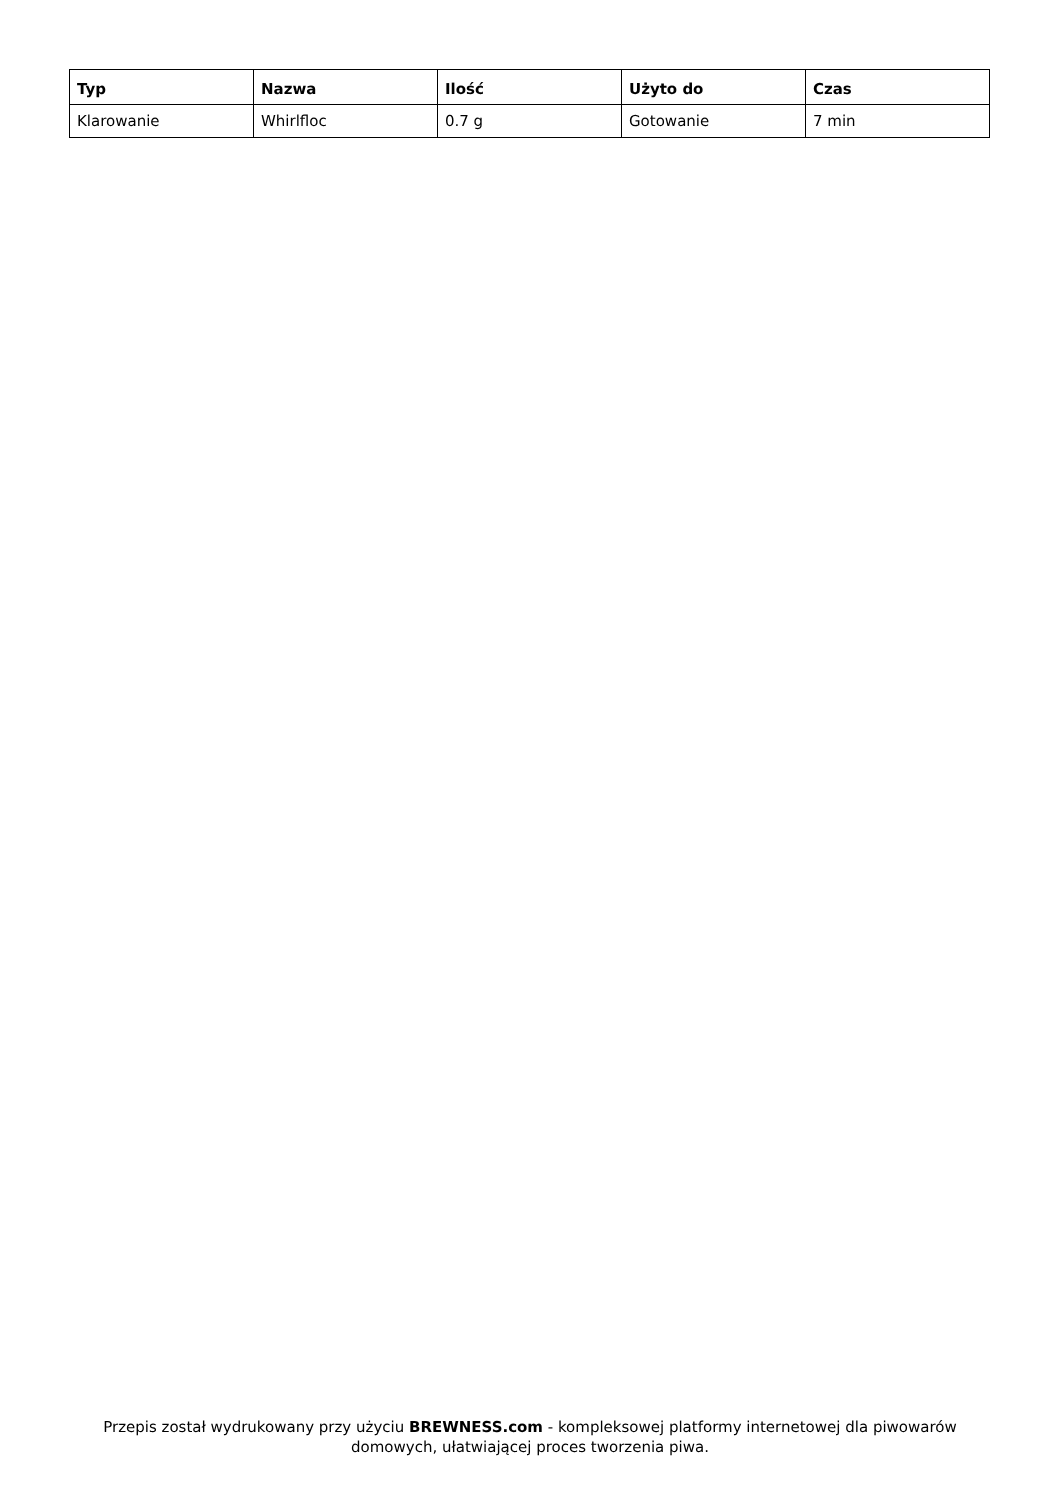| Typ | Nazwa | Ilość | Użyto do | Czas |
| --- | --- | --- | --- | --- |
| Klarowanie | Whirlfloc | 0.7 g | Gotowanie | 7 min |
Przepis został wydrukowany przy użyciu BREWNESS.com - kompleksowej platformy internetowej dla piwowarów domowych, ułatwiającej proces tworzenia piwa.